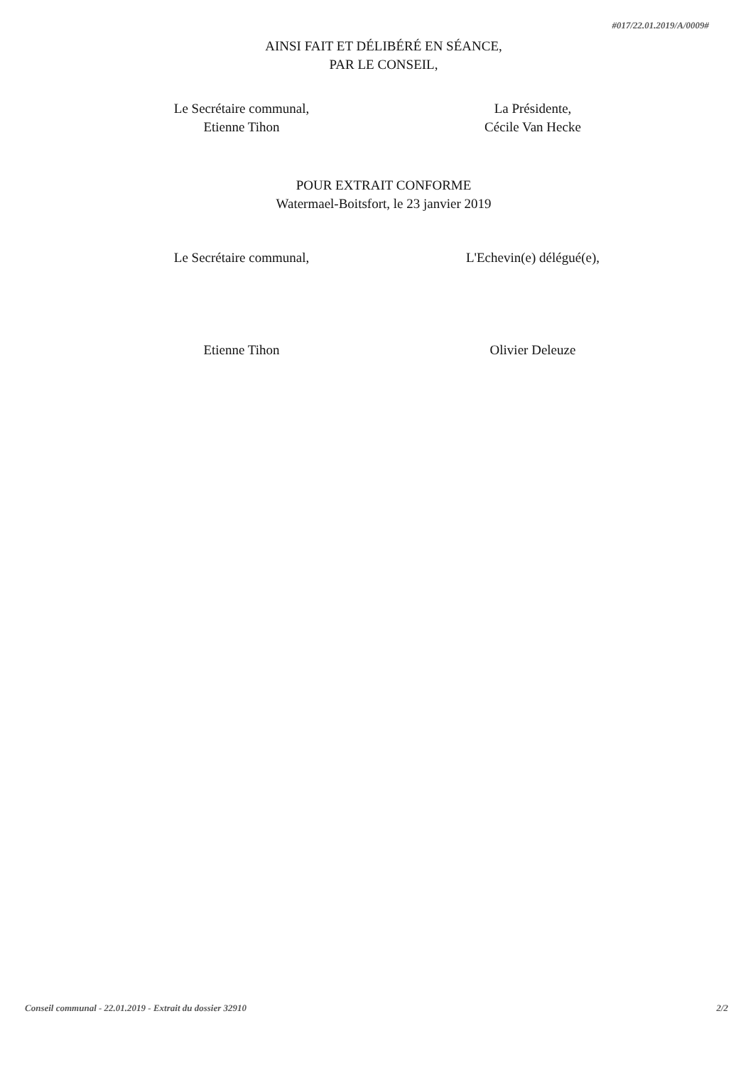#017/22.01.2019/A/0009#
AINSI FAIT ET DÉLIBÉRÉ EN SÉANCE,
PAR LE CONSEIL,
Le Secrétaire communal,
Etienne Tihon
La Présidente,
Cécile Van Hecke
POUR EXTRAIT CONFORME
Watermael-Boitsfort, le 23 janvier 2019
Le Secrétaire communal, L'Echevin(e) délégué(e),
Etienne Tihon Olivier Deleuze
Conseil communal - 22.01.2019 - Extrait du dossier 32910 2/2